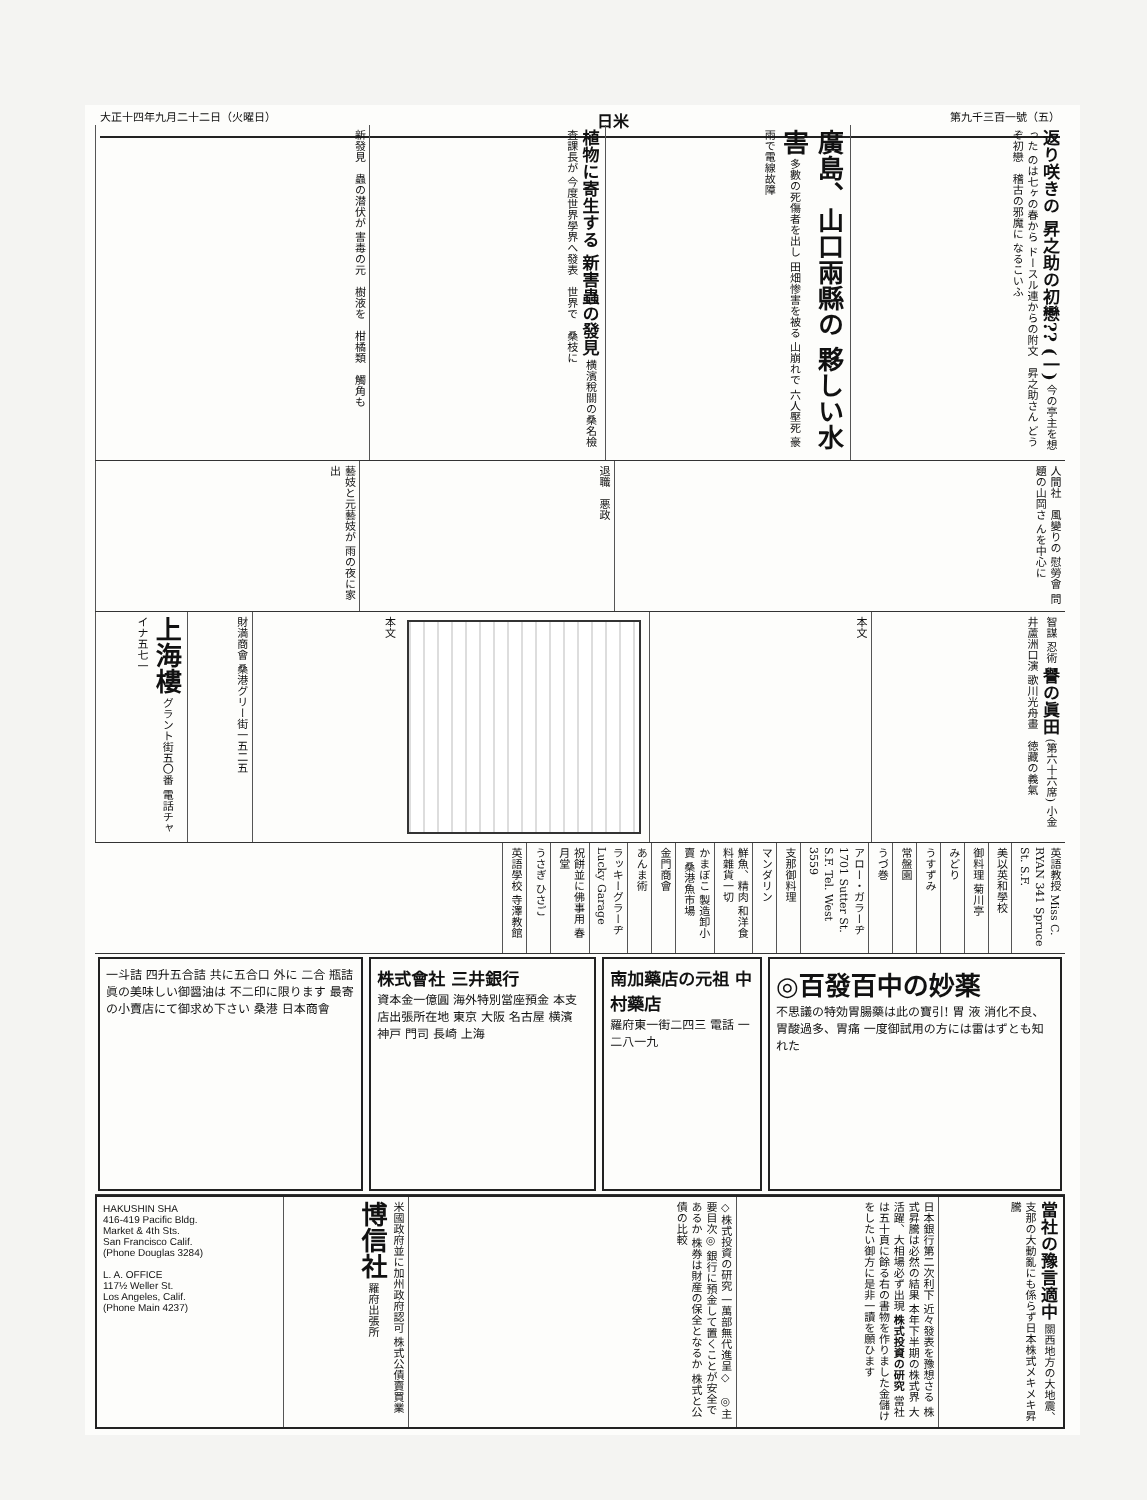大正十四年九月二十二日（火曜日） 日米 第九千三百一號（五）
返り咲きの 昇之助の初戀?? (一) 今の亭主を想った のは七ヶの春から ドースル連からの附文　昇之助さん どうぞ初戀　稽古の邪魔に なるこいふ
廣島、山口兩縣の 夥しい水害 多數の死傷者を出し 田畑惨害を被る 山崩れで 六人壓死 豪雨で電線故障
植物に寄生する 新害蟲の發見 横濱稅關の桑名檢査課長が 今度世界學界へ發表　世界で　桑枝に
新發見　蟲の潜伏が 害毒の元　樹液を　柑橘類　觸角も
人間社　風變りの 慰勞會 問題の山岡さ んを中心に
退職　悪政
藝妓と元藝妓が 雨の夜に家出
智謀 忍術 譽の眞田 (第六十六席) 小金井蘆洲口演 歌川光舟畫　徳藏の義氣
本文
本文
財満商會 桑港グリー街一五二五
上海樓 グラント街五〇番 電話チャイナ五七一
英語教授 Miss C. RYAN 341 Spruce St. S.F.
美以英和學校
御料理 菊川亭
みどり
うすずみ
常盤園
うづ巻
アロー・ガラーヂ 1701 Sutter St. S.F. Tel. West 3559
支那御料理
マンダリン
鮮魚、精肉 和洋食料雜貨一切
かまぼこ 製造卸小賣 桑港魚市場
金門商會
あんま術
ラッキーグラーヂ Lucky Garage
祝餅並に佛事用 春月堂
うさぎ ひさご
英語學校 寺澤教館
◎百發百中の妙薬
不思議の特効胃腸藥は此の寶引! 胃 液 消化不良、胃酸過多、胃痛 一度御試用の方には雷はずとも知れた
南加藥店の元祖 中村藥店
羅府東一街二四三 電話 一二八一九
株式會社 三井銀行
資本金一億圓 海外特別當座預金 本支店出張所在地 東京 大阪 名古屋 横濱 神戸 門司 長崎 上海
一斗詰 四升五合詰 共に五合口 外に 二合 瓶詰 眞の美味しい御醤油は 不二印に限ります 最寄の小賣店にて御求め下さい 桑港 日本商會
當社の豫言適中 關西地方の大地震、支那の大動亂にも係らず日本株式メキメキ昇騰
日本銀行第二次利下 近々發表を豫想さる 株式昇騰は必然の結果 本年下半期の株式界 大活躍、大相場必ず出現 株式投資の研究 當社は五十頁に餘る右の書物を作りました金儲けをしたい御方に是非一讀を願ひます
◇株式投資の研究 一萬部無代進呈◇　◎主要目次◎ 銀行に預金して置くことが安全であるか 株券は財産の保全となるか 株式と公債の比較
米國政府並に加州政府認可 株式公債賣買業 博信社 羅府出張所
HAKUSHIN SHA
416-419 Pacific Bldg.
Market & 4th Sts.
San Francisco Calif.
(Phone Douglas 3284)
L. A. OFFICE
117½ Weller St.
Los Angeles, Calif.
(Phone Main 4237)